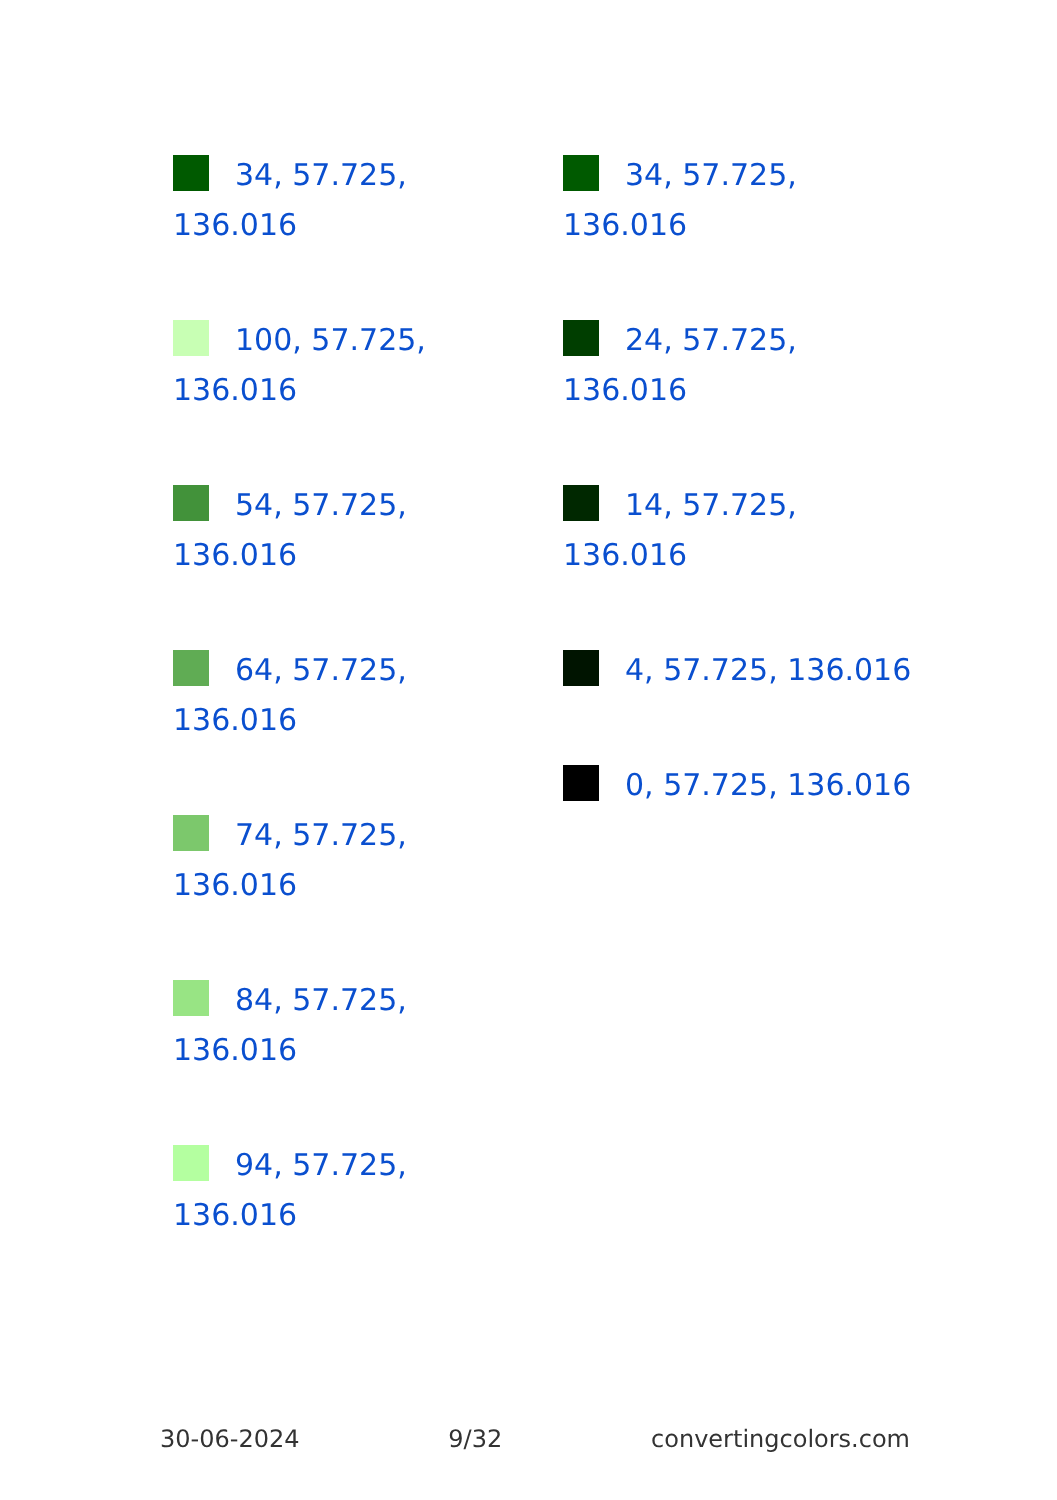34, 57.725, 136.016
100, 57.725, 136.016
54, 57.725, 136.016
64, 57.725, 136.016
74, 57.725, 136.016
84, 57.725, 136.016
94, 57.725, 136.016
34, 57.725, 136.016
24, 57.725, 136.016
14, 57.725, 136.016
4, 57.725, 136.016
0, 57.725, 136.016
30-06-2024 9/32 convertingcolors.com